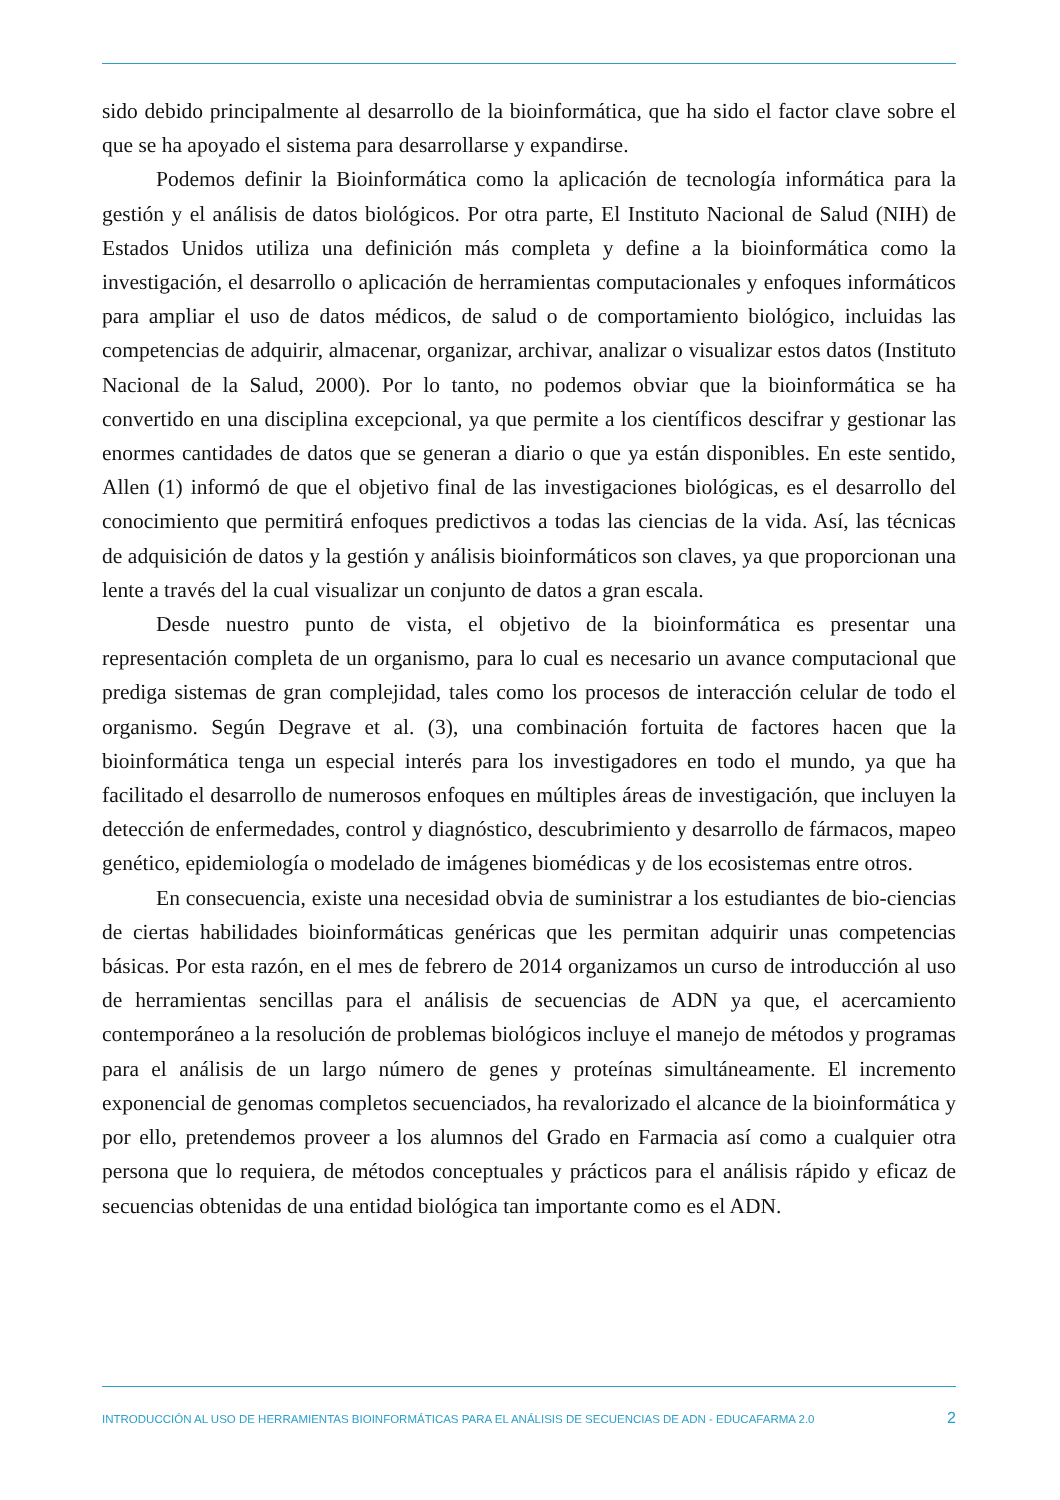sido debido principalmente al desarrollo de la bioinformática, que ha sido el factor clave sobre el que se ha apoyado el sistema para desarrollarse y expandirse.
Podemos definir la Bioinformática como la aplicación de tecnología informática para la gestión y el análisis de datos biológicos. Por otra parte, El Instituto Nacional de Salud (NIH) de Estados Unidos utiliza una definición más completa y define a la bioinformática como la investigación, el desarrollo o aplicación de herramientas computacionales y enfoques informáticos para ampliar el uso de datos médicos, de salud o de comportamiento biológico, incluidas las competencias de adquirir, almacenar, organizar, archivar, analizar o visualizar estos datos (Instituto Nacional de la Salud, 2000). Por lo tanto, no podemos obviar que la bioinformática se ha convertido en una disciplina excepcional, ya que permite a los científicos descifrar y gestionar las enormes cantidades de datos que se generan a diario o que ya están disponibles. En este sentido, Allen (1) informó de que el objetivo final de las investigaciones biológicas, es el desarrollo del conocimiento que permitirá enfoques predictivos a todas las ciencias de la vida. Así, las técnicas de adquisición de datos y la gestión y análisis bioinformáticos son claves, ya que proporcionan una lente a través del la cual visualizar un conjunto de datos a gran escala.
Desde nuestro punto de vista, el objetivo de la bioinformática es presentar una representación completa de un organismo, para lo cual es necesario un avance computacional que prediga sistemas de gran complejidad, tales como los procesos de interacción celular de todo el organismo. Según Degrave et al. (3), una combinación fortuita de factores hacen que la bioinformática tenga un especial interés para los investigadores en todo el mundo, ya que ha facilitado el desarrollo de numerosos enfoques en múltiples áreas de investigación, que incluyen la detección de enfermedades, control y diagnóstico, descubrimiento y desarrollo de fármacos, mapeo genético, epidemiología o modelado de imágenes biomédicas y de los ecosistemas entre otros.
En consecuencia, existe una necesidad obvia de suministrar a los estudiantes de bio-ciencias de ciertas habilidades bioinformáticas genéricas que les permitan adquirir unas competencias básicas. Por esta razón, en el mes de febrero de 2014 organizamos un curso de introducción al uso de herramientas sencillas para el análisis de secuencias de ADN ya que, el acercamiento contemporáneo a la resolución de problemas biológicos incluye el manejo de métodos y programas para el análisis de un largo número de genes y proteínas simultáneamente. El incremento exponencial de genomas completos secuenciados, ha revalorizado el alcance de la bioinformática y por ello, pretendemos proveer a los alumnos del Grado en Farmacia así como a cualquier otra persona que lo requiera, de métodos conceptuales y prácticos para el análisis rápido y eficaz de secuencias obtenidas de una entidad biológica tan importante como es el ADN.
INTRODUCCIÓN AL USO DE HERRAMIENTAS BIOINFORMÁTICAS PARA EL ANÁLISIS DE SECUENCIAS DE ADN - EDUCAFARMA 2.0 2